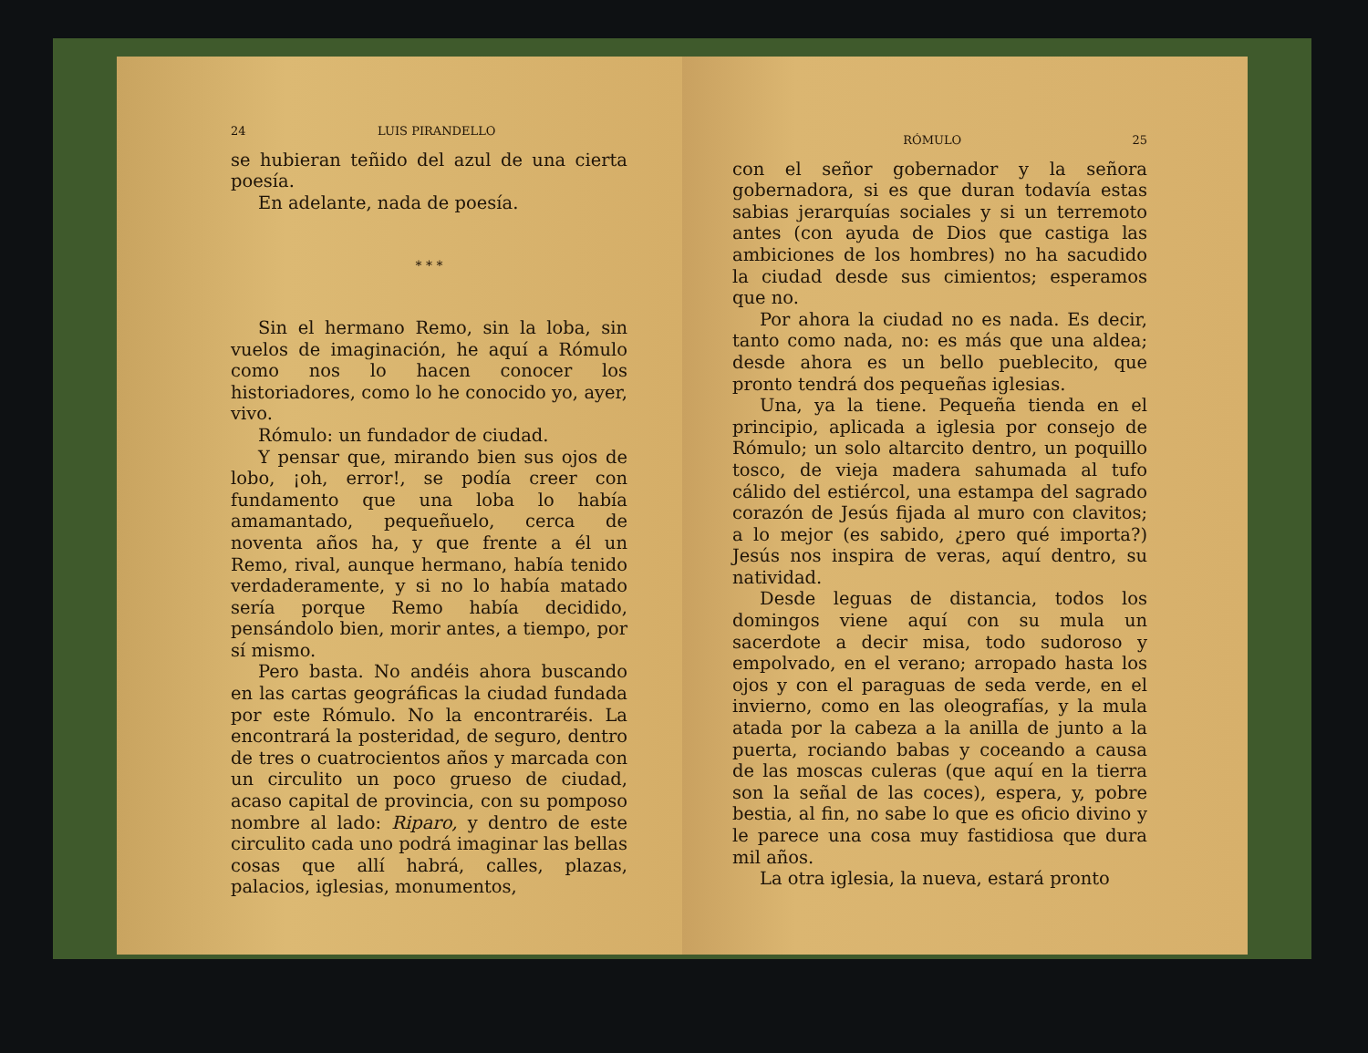24 LUIS PIRANDELLO
se hubieran teñido del azul de una cierta poesía.
En adelante, nada de poesía.
* * *
Sin el hermano Remo, sin la loba, sin vuelos de imaginación, he aquí a Rómulo como nos lo hacen conocer los historiadores, como lo he conocido yo, ayer, vivo.
Rómulo: un fundador de ciudad.
Y pensar que, mirando bien sus ojos de lobo, ¡oh, error!, se podía creer con fundamento que una loba lo había amamantado, pequeñuelo, cerca de noventa años ha, y que frente a él un Remo, rival, aunque hermano, había tenido verdaderamente, y si no lo había matado sería porque Remo había decidido, pensándolo bien, morir antes, a tiempo, por sí mismo.
Pero basta. No andéis ahora buscando en las cartas geográficas la ciudad fundada por este Rómulo. No la encontraréis. La encontrará la posteridad, de seguro, dentro de tres o cuatrocientos años y marcada con un circulito un poco grueso de ciudad, acaso capital de provincia, con su pomposo nombre al lado: Riparo, y dentro de este circulito cada uno podrá imaginar las bellas cosas que allí habrá, calles, plazas, palacios, iglesias, monumentos,
RÓMULO 25
con el señor gobernador y la señora gobernadora, si es que duran todavía estas sabias jerarquías sociales y si un terremoto antes (con ayuda de Dios que castiga las ambiciones de los hombres) no ha sacudido la ciudad desde sus cimientos; esperamos que no.
Por ahora la ciudad no es nada. Es decir, tanto como nada, no: es más que una aldea; desde ahora es un bello pueblecito, que pronto tendrá dos pequeñas iglesias.
Una, ya la tiene. Pequeña tienda en el principio, aplicada a iglesia por consejo de Rómulo; un solo altarcito dentro, un poquillo tosco, de vieja madera sahumada al tufo cálido del estiércol, una estampa del sagrado corazón de Jesús fijada al muro con clavitos; a lo mejor (es sabido, ¿pero qué importa?) Jesús nos inspira de veras, aquí dentro, su natividad.
Desde leguas de distancia, todos los domingos viene aquí con su mula un sacerdote a decir misa, todo sudoroso y empolvado, en el verano; arropado hasta los ojos y con el paraguas de seda verde, en el invierno, como en las oleografías, y la mula atada por la cabeza a la anilla de junto a la puerta, rociando babas y coceando a causa de las moscas culeras (que aquí en la tierra son la señal de las coces), espera, y, pobre bestia, al fin, no sabe lo que es oficio divino y le parece una cosa muy fastidiosa que dura mil años.
La otra iglesia, la nueva, estará pronto